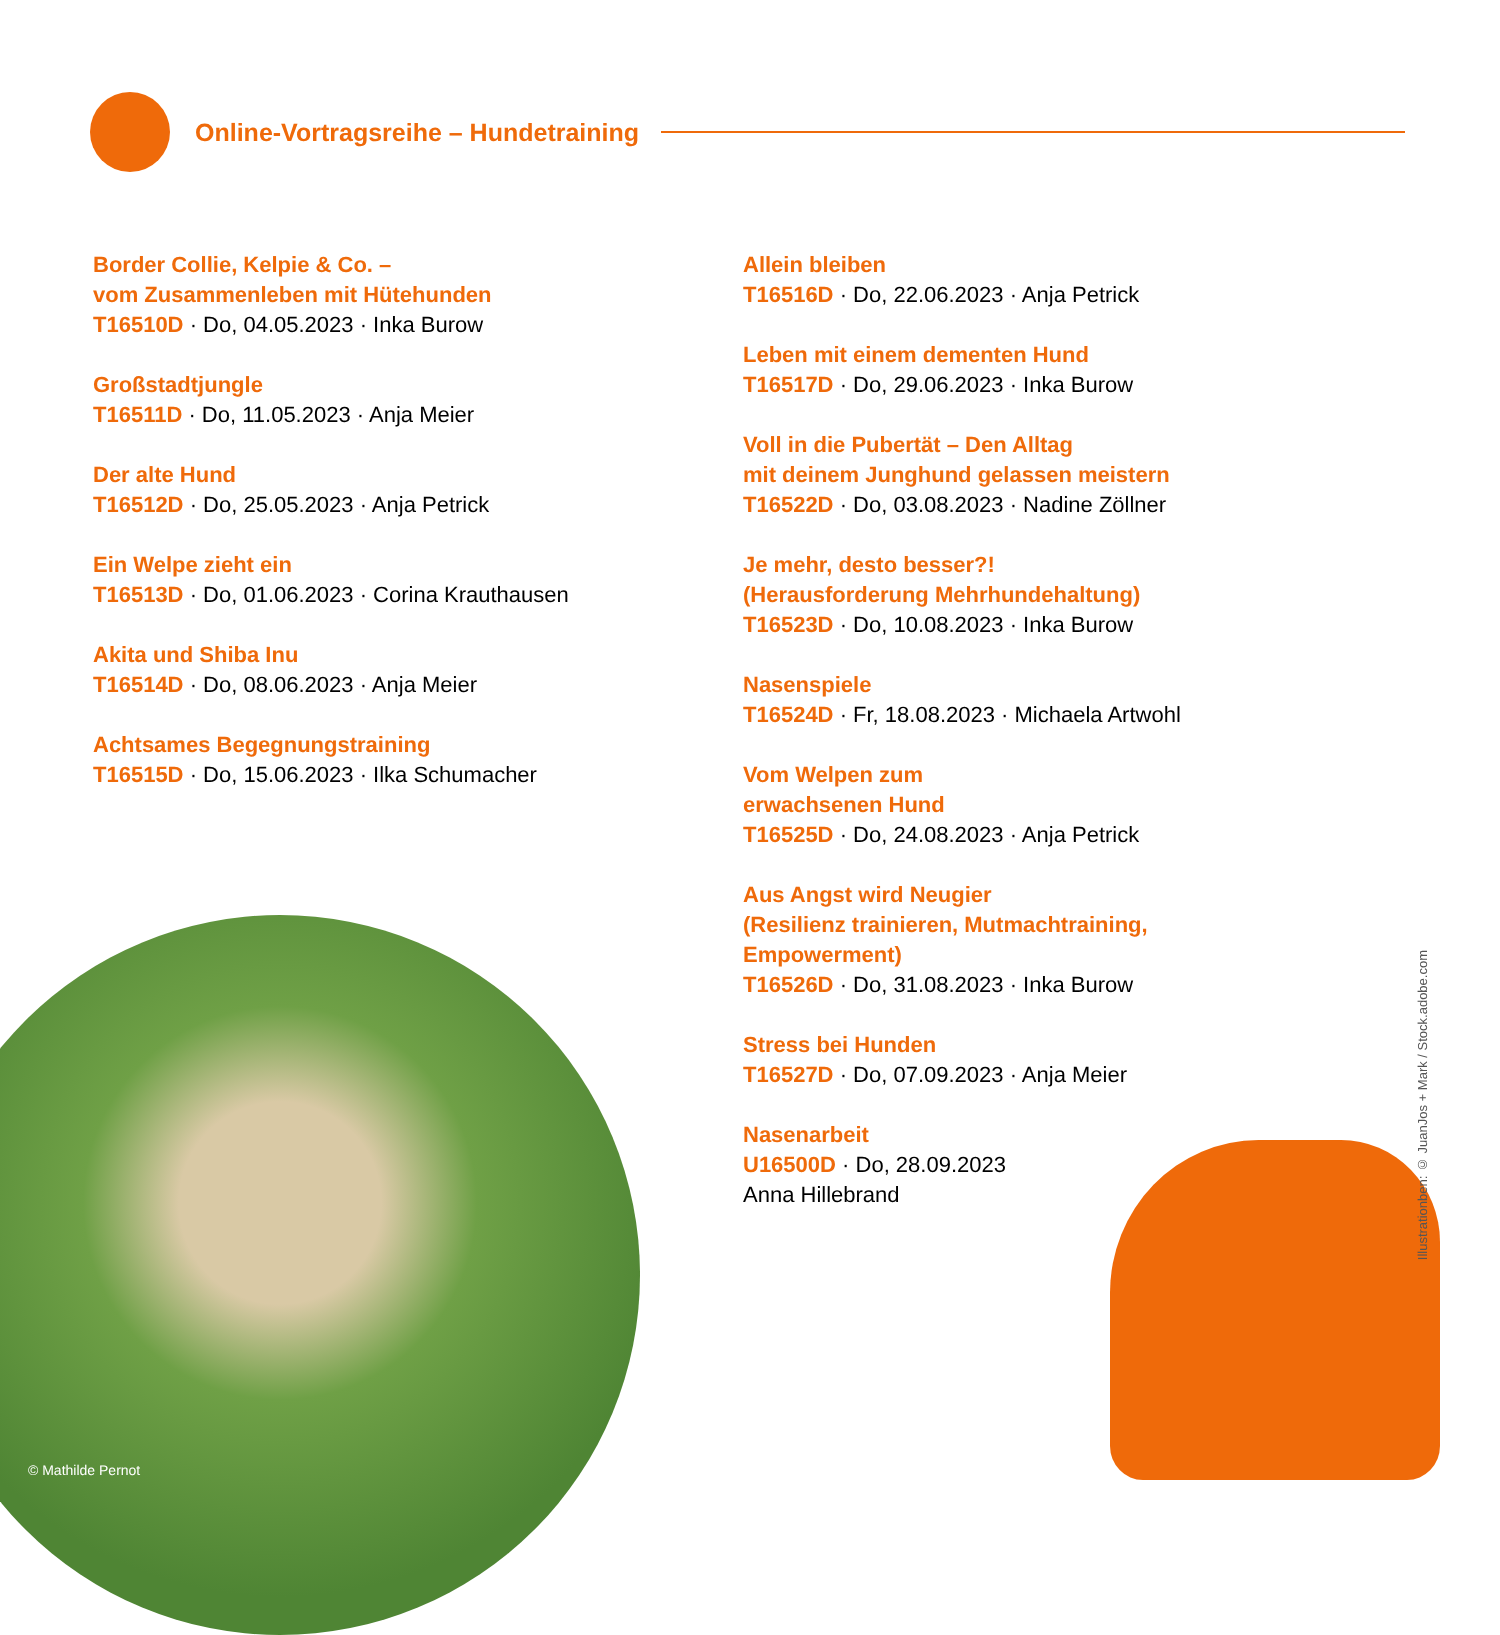Online-Vortragsreihe – Hundetraining
Border Collie, Kelpie & Co. –
vom Zusammenleben mit Hütehunden
T16510D · Do, 04.05.2023 · Inka Burow
Großstadtjungle
T16511D · Do, 11.05.2023 · Anja Meier
Der alte Hund
T16512D · Do, 25.05.2023 · Anja Petrick
Ein Welpe zieht ein
T16513D · Do, 01.06.2023 · Corina Krauthausen
Akita und Shiba Inu
T16514D · Do, 08.06.2023 · Anja Meier
Achtsames Begegnungstraining
T16515D · Do, 15.06.2023 · Ilka Schumacher
Allein bleiben
T16516D · Do, 22.06.2023 · Anja Petrick
Leben mit einem dementen Hund
T16517D · Do, 29.06.2023 · Inka Burow
Voll in die Pubertät – Den Alltag
mit deinem Junghund gelassen meistern
T16522D · Do, 03.08.2023 · Nadine Zöllner
Je mehr, desto besser?!
(Herausforderung Mehrhundehaltung)
T16523D · Do, 10.08.2023 · Inka Burow
Nasenspiele
T16524D · Fr, 18.08.2023 · Michaela Artwohl
Vom Welpen zum
erwachsenen Hund
T16525D · Do, 24.08.2023 · Anja Petrick
Aus Angst wird Neugier
(Resilienz trainieren, Mutmachtraining,
Empowerment)
T16526D · Do, 31.08.2023 · Inka Burow
Stress bei Hunden
T16527D · Do, 07.09.2023 · Anja Meier
Nasenarbeit
U16500D · Do, 28.09.2023
Anna Hillebrand
© Mathilde Pernot
Illustrationben: © JuanJos + Mark / Stock.adobe.com